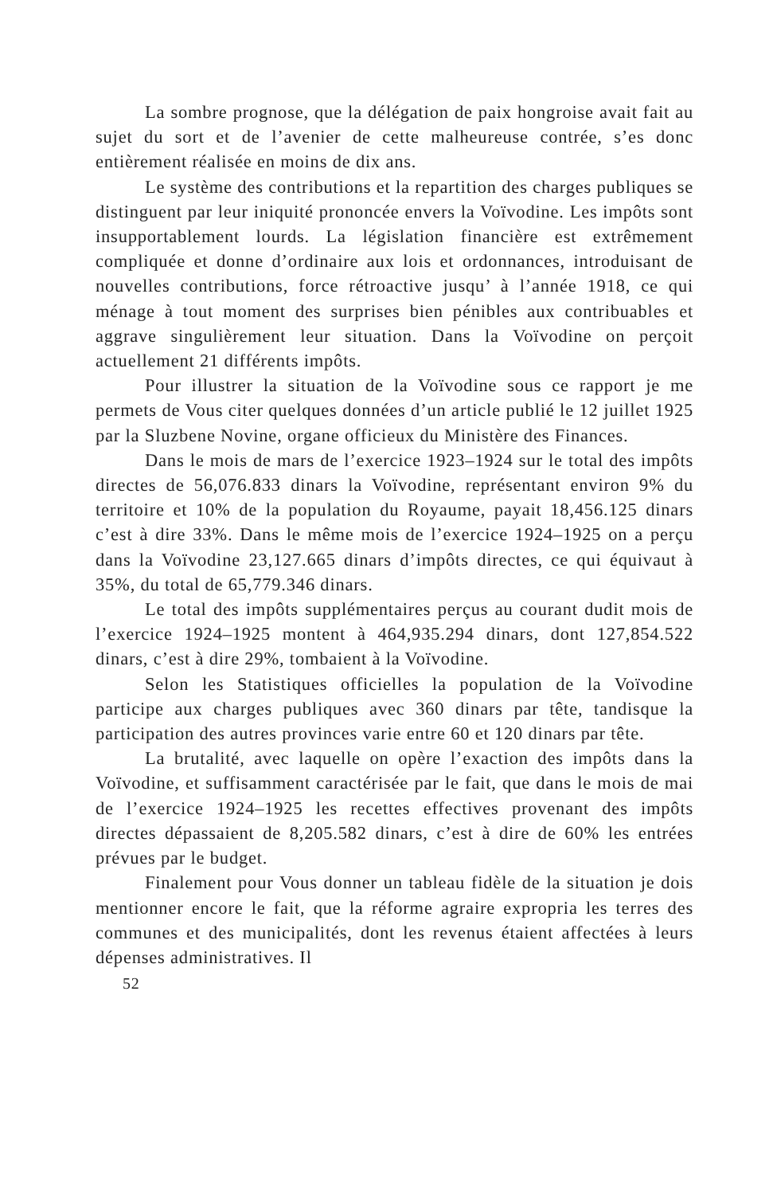La sombre prognose, que la délégation de paix hongroise avait fait au sujet du sort et de l’avenier de cette malheureuse contrée, s’es donc entièrement réalisée en moins de dix ans.
Le système des contributions et la repartition des charges publiques se distinguent par leur iniquité prononcée envers la Voïvodine. Les impôts sont insupportablement lourds. La législation financière est extrêmement compliquée et donne d’ordinaire aux lois et ordonnances, introduisant de nouvelles contributions, force rétroactive jusqu’ à l’année 1918, ce qui ménage à tout moment des surprises bien pénibles aux contribuables et aggrave singulièrement leur situation. Dans la Voïvodine on perçoit actuellement 21 différents impôts.
Pour illustrer la situation de la Voïvodine sous ce rapport je me permets de Vous citer quelques données d’un article publié le 12 juillet 1925 par la Sluzbene Novine, organe officieux du Ministère des Finances.
Dans le mois de mars de l’exercice 1923–1924 sur le total des impôts directes de 56,076.833 dinars la Voïvodine, représentant environ 9% du territoire et 10% de la population du Royaume, payait 18,456.125 dinars c’est à dire 33%. Dans le même mois de l’exercice 1924–1925 on a perçu dans la Voïvodine 23,127.665 dinars d’impôts directes, ce qui équivaut à 35%, du total de 65,779.346 dinars.
Le total des impôts supplémentaires perçus au courant dudit mois de l’exercice 1924–1925 montent à 464,935.294 dinars, dont 127,854.522 dinars, c’est à dire 29%, tombaient à la Voïvodine.
Selon les Statistiques officielles la population de la Voïvodine participe aux charges publiques avec 360 dinars par tête, tandisque la participation des autres provinces varie entre 60 et 120 dinars par tête.
La brutalité, avec laquelle on opère l’exaction des impôts dans la Voïvodine, et suffisamment caractérisée par le fait, que dans le mois de mai de l’exercice 1924–1925 les recettes effectives provenant des impôts directes dépassaient de 8,205.582 dinars, c’est à dire de 60% les entrées prévues par le budget.
Finalement pour Vous donner un tableau fidèle de la situation je dois mentionner encore le fait, que la réforme agraire expropria les terres des communes et des municipalités, dont les revenus étaient affectées à leurs dépenses administratives. Il
52